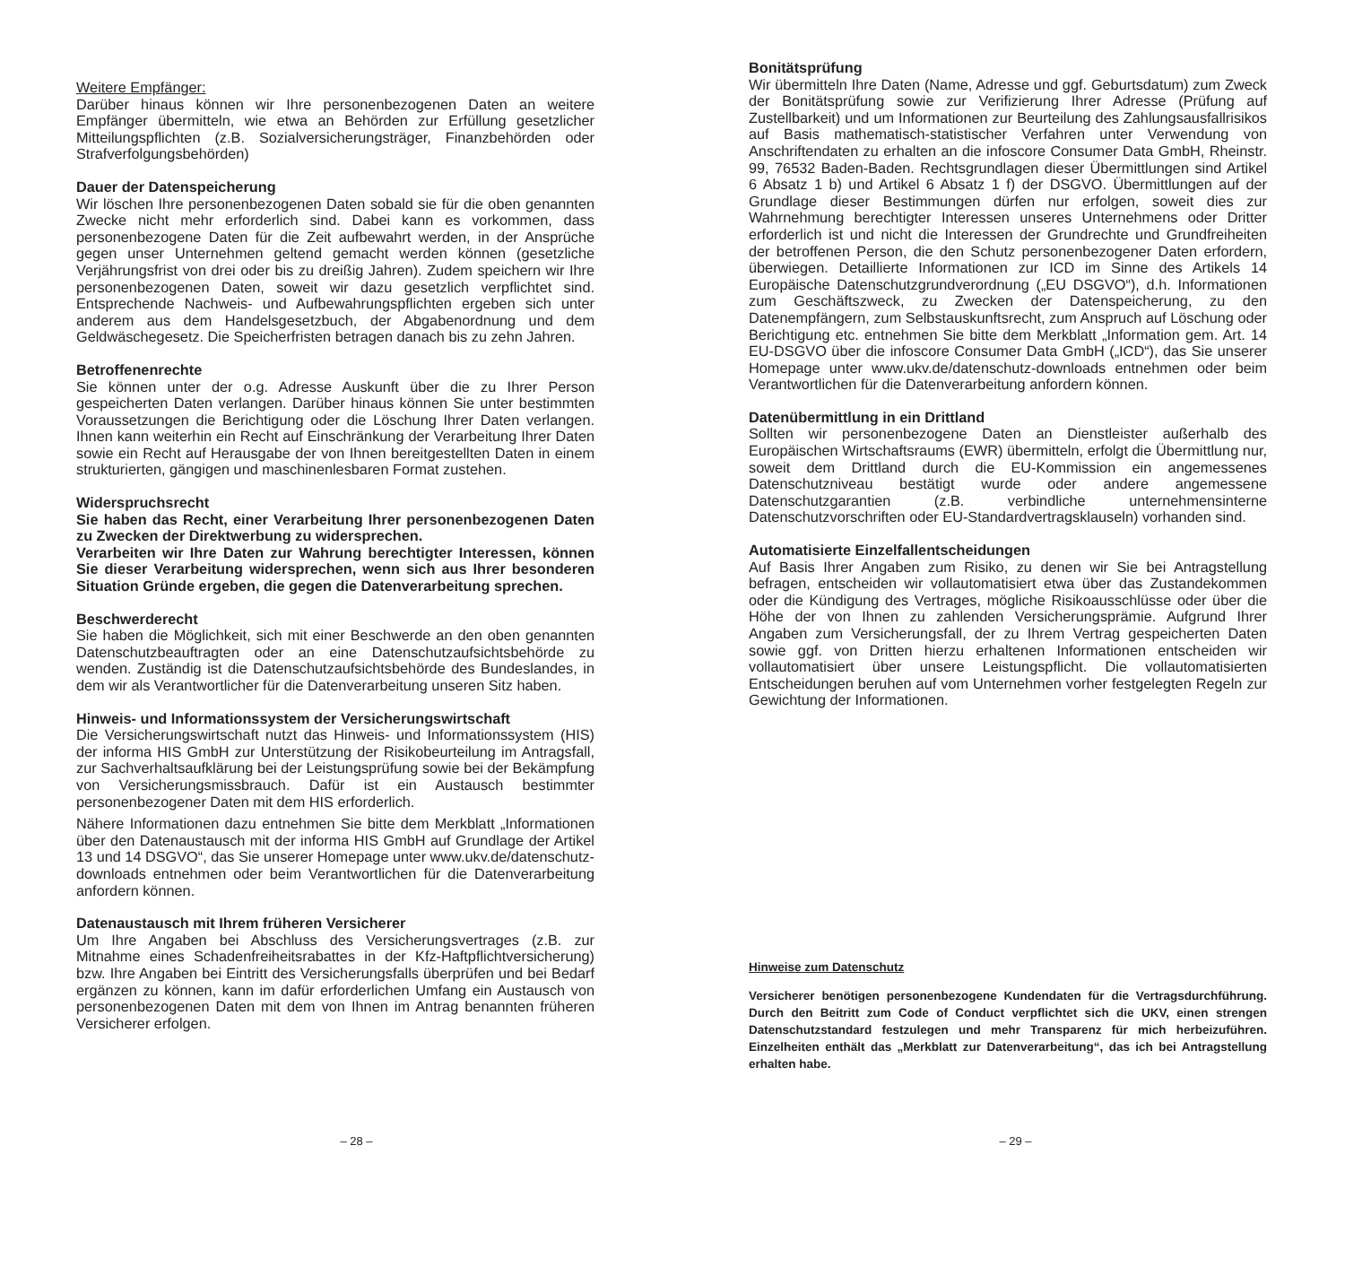Weitere Empfänger:
Darüber hinaus können wir Ihre personenbezogenen Daten an weitere Empfänger übermitteln, wie etwa an Behörden zur Erfüllung gesetzlicher Mitteilungspflichten (z.B. Sozialversicherungsträger, Finanzbehörden oder Strafverfolgungsbehörden)
Dauer der Datenspeicherung
Wir löschen Ihre personenbezogenen Daten sobald sie für die oben genannten Zwecke nicht mehr erforderlich sind. Dabei kann es vorkommen, dass personenbezogene Daten für die Zeit aufbewahrt werden, in der Ansprüche gegen unser Unternehmen geltend gemacht werden können (gesetzliche Verjährungsfrist von drei oder bis zu dreißig Jahren). Zudem speichern wir Ihre personenbezogenen Daten, soweit wir dazu gesetzlich verpflichtet sind. Entsprechende Nachweis- und Aufbewahrungspflichten ergeben sich unter anderem aus dem Handelsgesetzbuch, der Abgabenordnung und dem Geldwäschegesetz. Die Speicherfristen betragen danach bis zu zehn Jahren.
Betroffenenrechte
Sie können unter der o.g. Adresse Auskunft über die zu Ihrer Person gespeicherten Daten verlangen. Darüber hinaus können Sie unter bestimmten Voraussetzungen die Berichtigung oder die Löschung Ihrer Daten verlangen. Ihnen kann weiterhin ein Recht auf Einschränkung der Verarbeitung Ihrer Daten sowie ein Recht auf Herausgabe der von Ihnen bereitgestellten Daten in einem strukturierten, gängigen und maschinenlesbaren Format zustehen.
Widerspruchsrecht
Sie haben das Recht, einer Verarbeitung Ihrer personenbezogenen Daten zu Zwecken der Direktwerbung zu widersprechen.
Verarbeiten wir Ihre Daten zur Wahrung berechtigter Interessen, können Sie dieser Verarbeitung widersprechen, wenn sich aus Ihrer besonderen Situation Gründe ergeben, die gegen die Datenverarbeitung sprechen.
Beschwerderecht
Sie haben die Möglichkeit, sich mit einer Beschwerde an den oben genannten Datenschutzbeauftragten oder an eine Datenschutzaufsichtsbehörde zu wenden. Zuständig ist die Datenschutzaufsichtsbehörde des Bundeslandes, in dem wir als Verantwortlicher für die Datenverarbeitung unseren Sitz haben.
Hinweis- und Informationssystem der Versicherungswirtschaft
Die Versicherungswirtschaft nutzt das Hinweis- und Informationssystem (HIS) der informa HIS GmbH zur Unterstützung der Risikobeurteilung im Antragsfall, zur Sachverhaltsaufklärung bei der Leistungsprüfung sowie bei der Bekämpfung von Versicherungsmissbrauch. Dafür ist ein Austausch bestimmter personenbezogener Daten mit dem HIS erforderlich.
Nähere Informationen dazu entnehmen Sie bitte dem Merkblatt „Informationen über den Datenaustausch mit der informa HIS GmbH auf Grundlage der Artikel 13 und 14 DSGVO“, das Sie unserer Homepage unter www.ukv.de/datenschutz-downloads entnehmen oder beim Verantwortlichen für die Datenverarbeitung anfordern können.
Datenaustausch mit Ihrem früheren Versicherer
Um Ihre Angaben bei Abschluss des Versicherungsvertrages (z.B. zur Mitnahme eines Schadenfreiheitsrabattes in der Kfz-Haftpflichtversicherung) bzw. Ihre Angaben bei Eintritt des Versicherungsfalls überprüfen und bei Bedarf ergänzen zu können, kann im dafür erforderlichen Umfang ein Austausch von personenbezogenen Daten mit dem von Ihnen im Antrag benannten früheren Versicherer erfolgen.
Bonitätsprüfung
Wir übermitteln Ihre Daten (Name, Adresse und ggf. Geburtsdatum) zum Zweck der Bonitätsprüfung sowie zur Verifizierung Ihrer Adresse (Prüfung auf Zustellbarkeit) und um Informationen zur Beurteilung des Zahlungsausfallrisikos auf Basis mathematisch-statistischer Verfahren unter Verwendung von Anschriftendaten zu erhalten an die infoscore Consumer Data GmbH, Rheinstr. 99, 76532 Baden-Baden. Rechtsgrundlagen dieser Übermittlungen sind Artikel 6 Absatz 1 b) und Artikel 6 Absatz 1 f) der DSGVO. Übermittlungen auf der Grundlage dieser Bestimmungen dürfen nur erfolgen, soweit dies zur Wahrnehmung berechtigter Interessen unseres Unternehmens oder Dritter erforderlich ist und nicht die Interessen der Grundrechte und Grundfreiheiten der betroffenen Person, die den Schutz personenbezogener Daten erfordern, überwiegen. Detaillierte Informationen zur ICD im Sinne des Artikels 14 Europäische Datenschutzgrundverordnung („EU DSGVO“), d.h. Informationen zum Geschäftszweck, zu Zwecken der Datenspeicherung, zu den Datenempfängern, zum Selbstauskunftsrecht, zum Anspruch auf Löschung oder Berichtigung etc. entnehmen Sie bitte dem Merkblatt „Information gem. Art. 14 EU-DSGVO über die infoscore Consumer Data GmbH („ICD“), das Sie unserer Homepage unter www.ukv.de/datenschutz-downloads entnehmen oder beim Verantwortlichen für die Datenverarbeitung anfordern können.
Datenübermittlung in ein Drittland
Sollten wir personenbezogene Daten an Dienstleister außerhalb des Europäischen Wirtschaftsraums (EWR) übermitteln, erfolgt die Übermittlung nur, soweit dem Drittland durch die EU-Kommission ein angemessenes Datenschutzniveau bestätigt wurde oder andere angemessene Datenschutzgarantien (z.B. verbindliche unternehmensinterne Datenschutzvorschriften oder EU-Standardvertragsklauseln) vorhanden sind.
Automatisierte Einzelfallentscheidungen
Auf Basis Ihrer Angaben zum Risiko, zu denen wir Sie bei Antragstellung befragen, entscheiden wir vollautomatisiert etwa über das Zustandekommen oder die Kündigung des Vertrages, mögliche Risikoausschlüsse oder über die Höhe der von Ihnen zu zahlenden Versicherungsprämie. Aufgrund Ihrer Angaben zum Versicherungsfall, der zu Ihrem Vertrag gespeicherten Daten sowie ggf. von Dritten hierzu erhaltenen Informationen entscheiden wir vollautomatisiert über unsere Leistungspflicht. Die vollautomatisierten Entscheidungen beruhen auf vom Unternehmen vorher festgelegten Regeln zur Gewichtung der Informationen.
Hinweise zum Datenschutz
Versicherer benötigen personenbezogene Kundendaten für die Vertragsdurchführung. Durch den Beitritt zum Code of Conduct verpflichtet sich die UKV, einen strengen Datenschutzstandard festzulegen und mehr Transparenz für mich herbeizuführen. Einzelheiten enthält das „Merkblatt zur Datenverarbeitung“, das ich bei Antragstellung erhalten habe.
– 28 – – 29 –